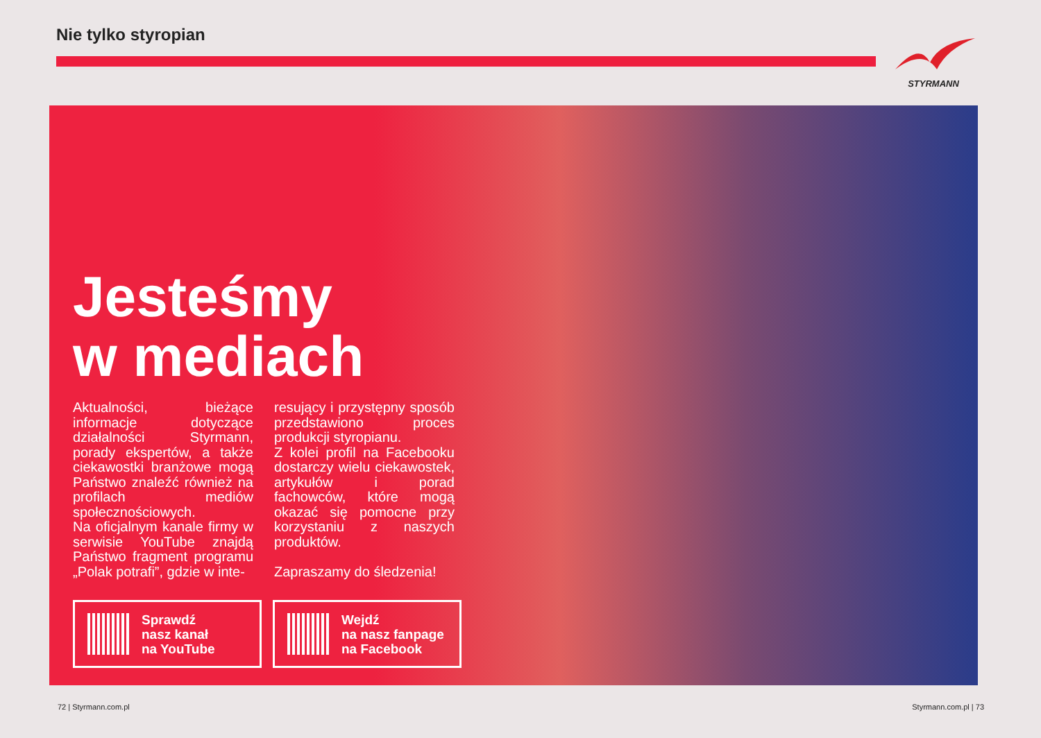Nie tylko styropian
STYRMANN
Jesteśmy
w mediach
Aktualności, bieżące informacje dotyczące działalności Styrmann, porady ekspertów, a także ciekawostki branżowe mogą Państwo znaleźć również na profilach mediów społecznościowych.
Na oficjalnym kanale firmy w serwisie YouTube znajdą Państwo fragment programu „Polak potrafi”, gdzie w inte-
resujący i przystępny sposób przedstawiono proces produkcji styropianu.
Z kolei profil na Facebooku dostarczy wielu ciekawostek, artykułów i porad fachowców, które mogą okazać się pomocne przy korzystaniu z naszych produktów.
Zapraszamy do śledzenia!
Sprawdź
nasz kanał
na YouTube
Wejdź
na nasz fanpage
na Facebook
72 | Styrmann.com.pl Styrmann.com.pl | 73